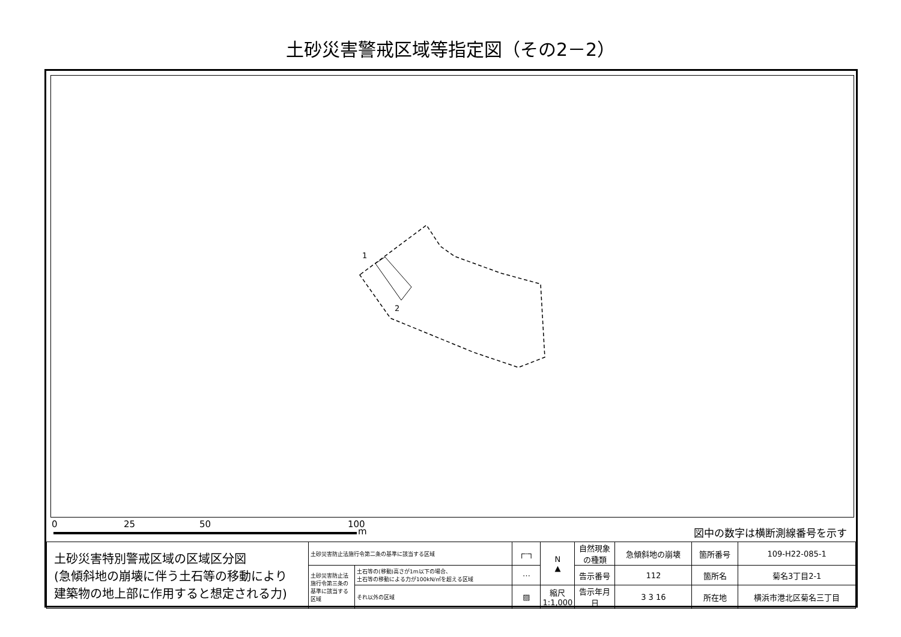土砂災害警戒区域等指定図（その2－2）
1
2
0 25 50 100
m 図中の数字は横断測線番号を示す
| 土砂災害特別警戒区域の区域区分図 (急傾斜地の崩壊に伴う土石等の移動により 建築物の地上部に作用すると想定される力) | 土砂災害防止法施行令第二条の基準に該当する区域 | | ┌┄┐ | N ▲ | 自然現象 の種類 | 急傾斜地の崩壊 | 箇所番号 | 109-H22-085-1 |
| | 土砂災害防止法施行令第三条の基準に該当する区域 | 土石等の(移動)高さが1m以下の場合、 土石等の移動による力が100kN/㎡を超える区域 | ⋯ | | 告示番号 | 112 | 箇所名 | 菊名3丁目2-1 |
| | | それ以外の区域 | ▨ | 縮尺 1:1,000 | 告示年月日 | 3 3 16 | 所在地 | 横浜市港北区菊名三丁目 |